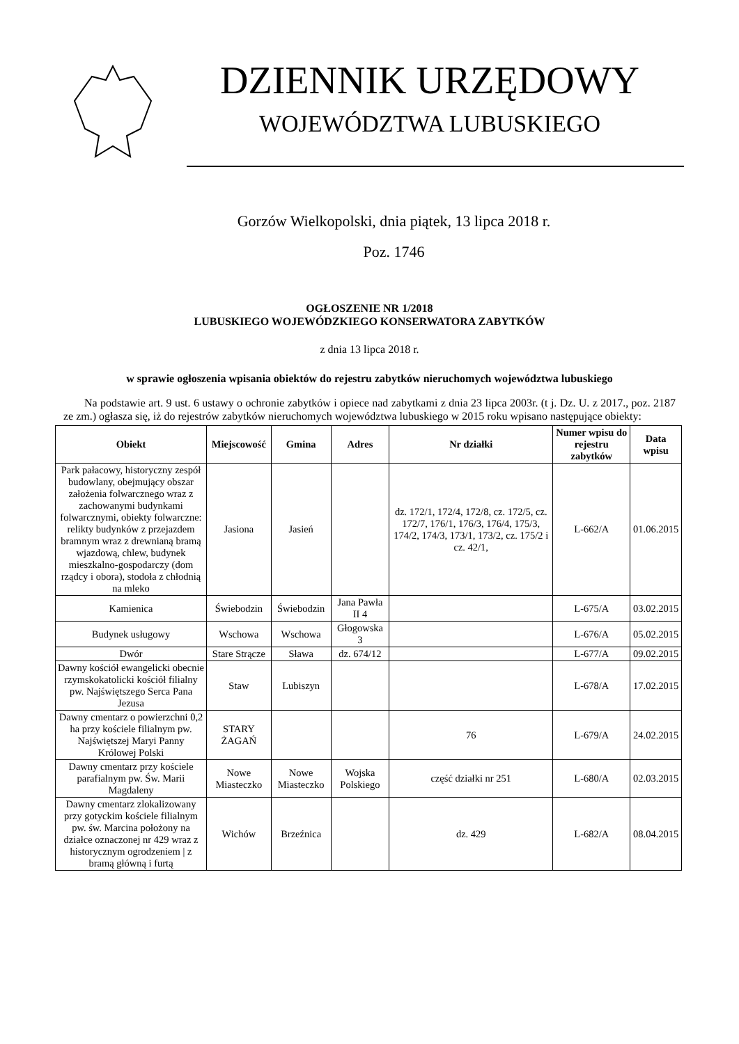DZIENNIK URZĘDOWY
WOJEWÓDZTWA LUBUSKIEGO
Gorzów Wielkopolski, dnia piątek, 13 lipca 2018 r.
Poz. 1746
OGŁOSZENIE NR 1/2018
LUBUSKIEGO WOJEWÓDZKIEGO KONSERWATORA ZABYTKÓW
z dnia 13 lipca 2018 r.
w sprawie ogłoszenia wpisania obiektów do rejestru zabytków nieruchomych województwa lubuskiego
Na podstawie art. 9 ust. 6 ustawy o ochronie zabytków i opiece nad zabytkami z dnia 23 lipca 2003r. (t j. Dz. U. z 2017., poz. 2187 ze zm.) ogłasza się, iż do rejestrów zabytków nieruchomych województwa lubuskiego w 2015 roku wpisano następujące obiekty:
| Obiekt | Miejscowość | Gmina | Adres | Nr działki | Numer wpisu do rejestru zabytków | Data wpisu |
| --- | --- | --- | --- | --- | --- | --- |
| Park pałacowy, historyczny zespół budowlany, obejmujący obszar założenia folwarcznego wraz z zachowanymi budynkami folwarcznymi, obiekty folwarczne: relikty budynków z przejazdem bramnym wraz z drewnianą bramą wjazdową, chlew, budynek mieszkalno-gospodarczy (dom rządcy i obora), stodoła z chłodnią na mleko | Jasiona | Jasień | | dz. 172/1, 172/4, 172/8, cz. 172/5, cz. 172/7, 176/1, 176/3, 176/4, 175/3, 174/2, 174/3, 173/1, 173/2, cz. 175/2 i cz. 42/1, | L-662/A | 01.06.2015 |
| Kamienica | Świebodzin | Świebodzin | Jana Pawła II 4 | | L-675/A | 03.02.2015 |
| Budynek usługowy | Wschowa | Wschowa | Głogowska 3 | | L-676/A | 05.02.2015 |
| Dwór | Stare Strącze | Sława | dz. 674/12 | | L-677/A | 09.02.2015 |
| Dawny kościół ewangelicki obecnie rzymskokatolicki kościół filialny pw. Najświętszego Serca Pana Jezusa | Staw | Lubiszyn | | | L-678/A | 17.02.2015 |
| Dawny cmentarz o powierzchni 0,2 ha przy kościele filialnym pw. Najświętszej Maryi Panny Królowej Polski | STARY ŻAGAŃ | | | 76 | L-679/A | 24.02.2015 |
| Dawny cmentarz przy kościele parafialnym pw. Św. Marii Magdaleny | Nowe Miasteczko | Nowe Miasteczko | Wojska Polskiego | część działki nr 251 | L-680/A | 02.03.2015 |
| Dawny cmentarz zlokalizowany przy gotyckim kościele filialnym pw. św. Marcina położony na działce oznaczonej nr 429 wraz z historycznym ogrodzeniem / z bramą główną i furtą | Wichów | Brzeźnica | | dz. 429 | L-682/A | 08.04.2015 |